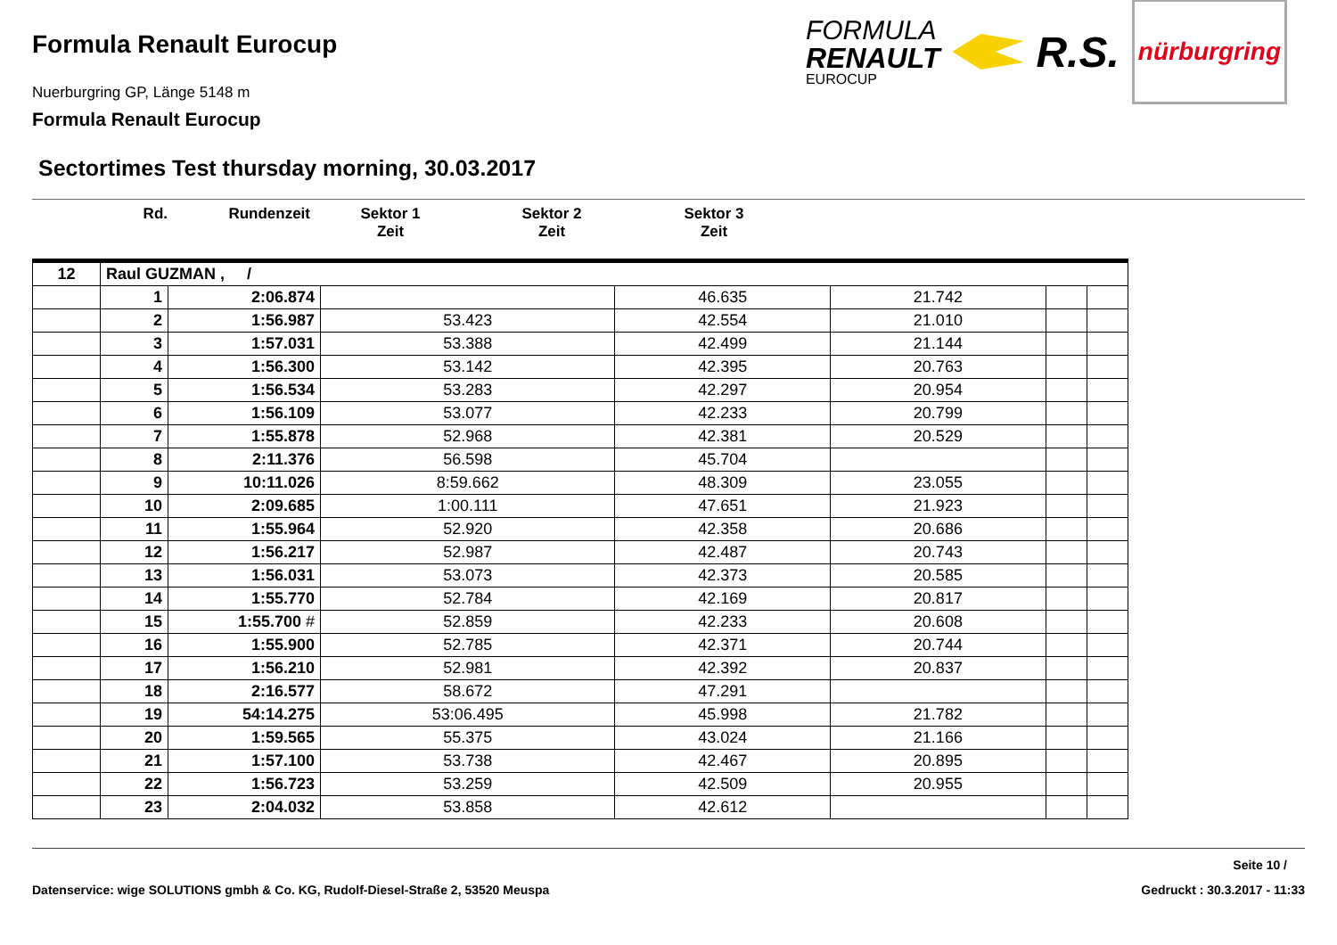Formula Renault Eurocup
Nuerburgring GP, Länge 5148 m
Formula Renault Eurocup
FORMULA
RENAULT
EUROCUP
R.S.
nürburgring
Sectortimes Test thursday morning, 30.03.2017
Rd. Rundenzeit Sektor 1
Zeit
Sektor 2
Zeit
Sektor 3
Zeit
| 12 | Raul GUZMAN , / | | | | | | |
| | 1 | 2:06.874 | | 46.635 | 21.742 | | |
| | 2 | 1:56.987 | 53.423 | 42.554 | 21.010 | | |
| | 3 | 1:57.031 | 53.388 | 42.499 | 21.144 | | |
| | 4 | 1:56.300 | 53.142 | 42.395 | 20.763 | | |
| | 5 | 1:56.534 | 53.283 | 42.297 | 20.954 | | |
| | 6 | 1:56.109 | 53.077 | 42.233 | 20.799 | | |
| | 7 | 1:55.878 | 52.968 | 42.381 | 20.529 | | |
| | 8 | 2:11.376 | 56.598 | 45.704 | | | |
| | 9 | 10:11.026 | 8:59.662 | 48.309 | 23.055 | | |
| | 10 | 2:09.685 | 1:00.111 | 47.651 | 21.923 | | |
| | 11 | 1:55.964 | 52.920 | 42.358 | 20.686 | | |
| | 12 | 1:56.217 | 52.987 | 42.487 | 20.743 | | |
| | 13 | 1:56.031 | 53.073 | 42.373 | 20.585 | | |
| | 14 | 1:55.770 | 52.784 | 42.169 | 20.817 | | |
| | 15 | 1:55.700 # | 52.859 | 42.233 | 20.608 | | |
| | 16 | 1:55.900 | 52.785 | 42.371 | 20.744 | | |
| | 17 | 1:56.210 | 52.981 | 42.392 | 20.837 | | |
| | 18 | 2:16.577 | 58.672 | 47.291 | | | |
| | 19 | 54:14.275 | 53:06.495 | 45.998 | 21.782 | | |
| | 20 | 1:59.565 | 55.375 | 43.024 | 21.166 | | |
| | 21 | 1:57.100 | 53.738 | 42.467 | 20.895 | | |
| | 22 | 1:56.723 | 53.259 | 42.509 | 20.955 | | |
| | 23 | 2:04.032 | 53.858 | 42.612 | | | |
Seite 10 /
Datenservice: wige SOLUTIONS gmbh & Co. KG, Rudolf-Diesel-Straße 2, 53520 Meuspa Gedruckt : 30.3.2017 - 11:33